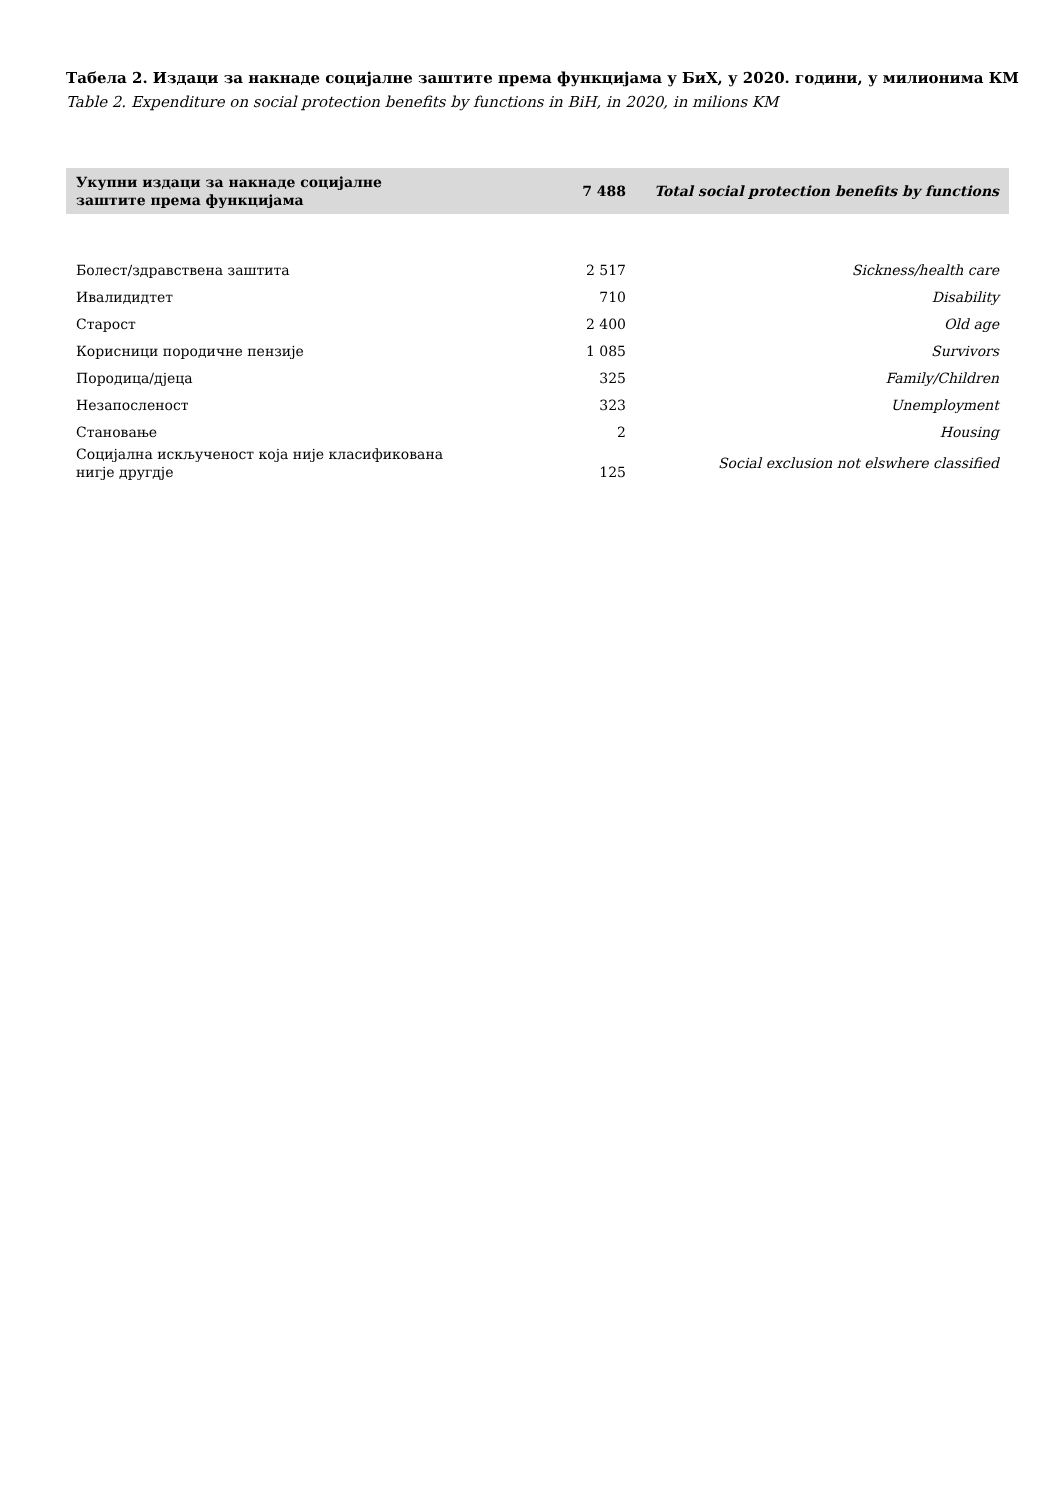Табела 2. Издаци за накнаде социјалне заштите према функцијама у БиХ, у 2020. години, у милионима КМ
Table 2. Expenditure on social protection benefits by functions in BiH, in 2020, in milions KM
| Укупни издаци за накнаде социјалне заштите према функцијама | 7 488 | Total social protection benefits by functions |
| Болест/здравствена заштита | 2 517 | Sickness/health care |
| Ивалидидтет | 710 | Disability |
| Старост | 2 400 | Old age |
| Корисници породичне пензије | 1 085 | Survivors |
| Породица/дјеца | 325 | Family/Children |
| Незапосленост | 323 | Unemployment |
| Становање | 2 | Housing |
| Социјална искљученост која није класификована нигје другдје | 125 | Social exclusion not elswhere classified |